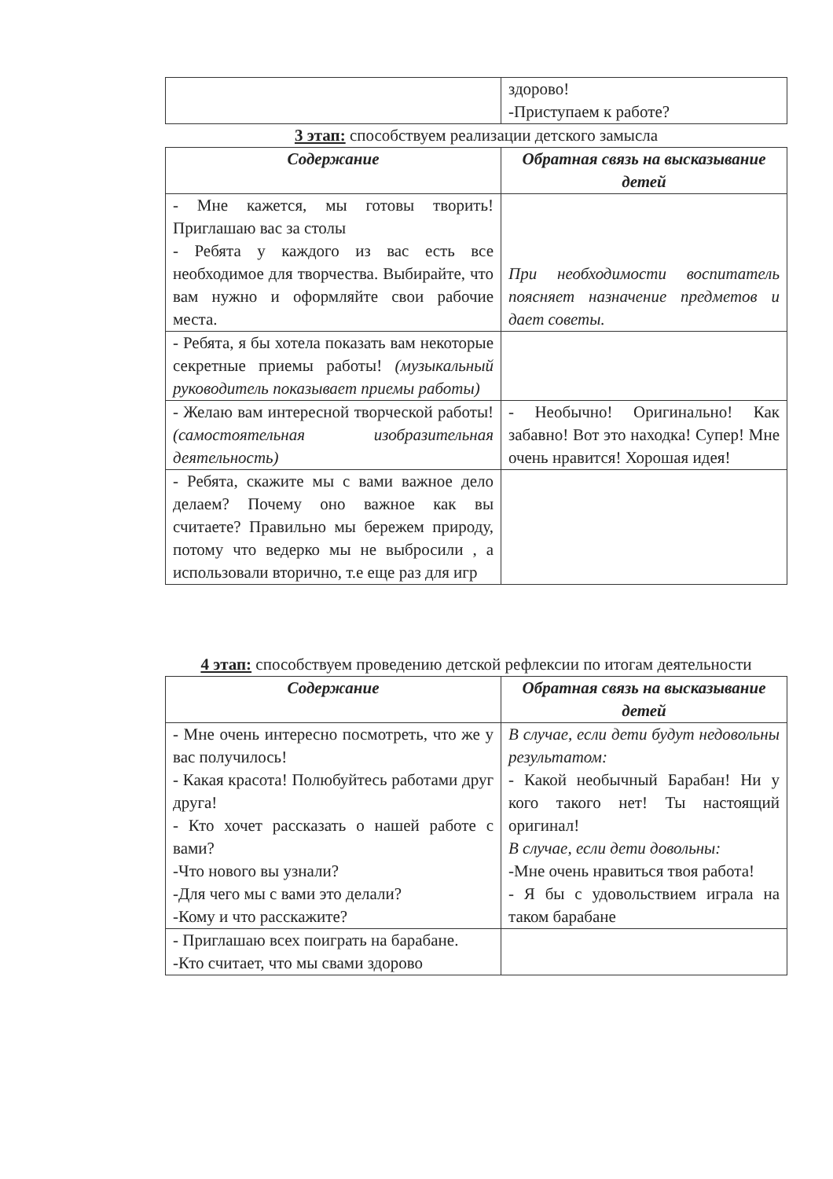| | здорово! -Приступаем к работе? |
3 этап: способствуем реализации детского замысла
| Содержание | Обратная связь на высказывание детей |
| --- | --- |
| - Мне кажется, мы готовы творить! Приглашаю вас за столы - Ребята у каждого из вас есть все необходимое для творчества. Выбирайте, что вам нужно и оформляйте свои рабочие места. | При необходимости воспитатель поясняет назначение предметов и дает советы. |
| - Ребята, я бы хотела показать вам некоторые секретные приемы работы! (музыкальный руководитель показывает приемы работы) | |
| - Желаю вам интересной творческой работы! (самостоятельная изобразительная деятельность) | - Необычно! Оригинально! Как забавно! Вот это находка! Супер! Мне очень нравится! Хорошая идея! |
| - Ребята, скажите мы с вами важное дело делаем? Почему оно важное как вы считаете? Правильно мы бережем природу, потому что ведерко мы не выбросили , а использовали вторично, т.е еще раз для игр | |
4 этап: способствуем проведению детской рефлексии по итогам деятельности
| Содержание | Обратная связь на высказывание детей |
| --- | --- |
| - Мне очень интересно посмотреть, что же у вас получилось! - Какая красота! Полюбуйтесь работами друг друга! - Кто хочет рассказать о нашей работе с вами? -Что нового вы узнали? -Для чего мы с вами это делали? -Кому и что расскажите? | В случае, если дети будут недовольны результатом: - Какой необычный Барабан! Ни у кого такого нет! Ты настоящий оригинал! В случае, если дети довольны: -Мне очень нравиться твоя работа! - Я бы с удовольствием играла на таком барабане |
| - Приглашаю всех поиграть на барабане. -Кто считает, что мы свами здорово | |